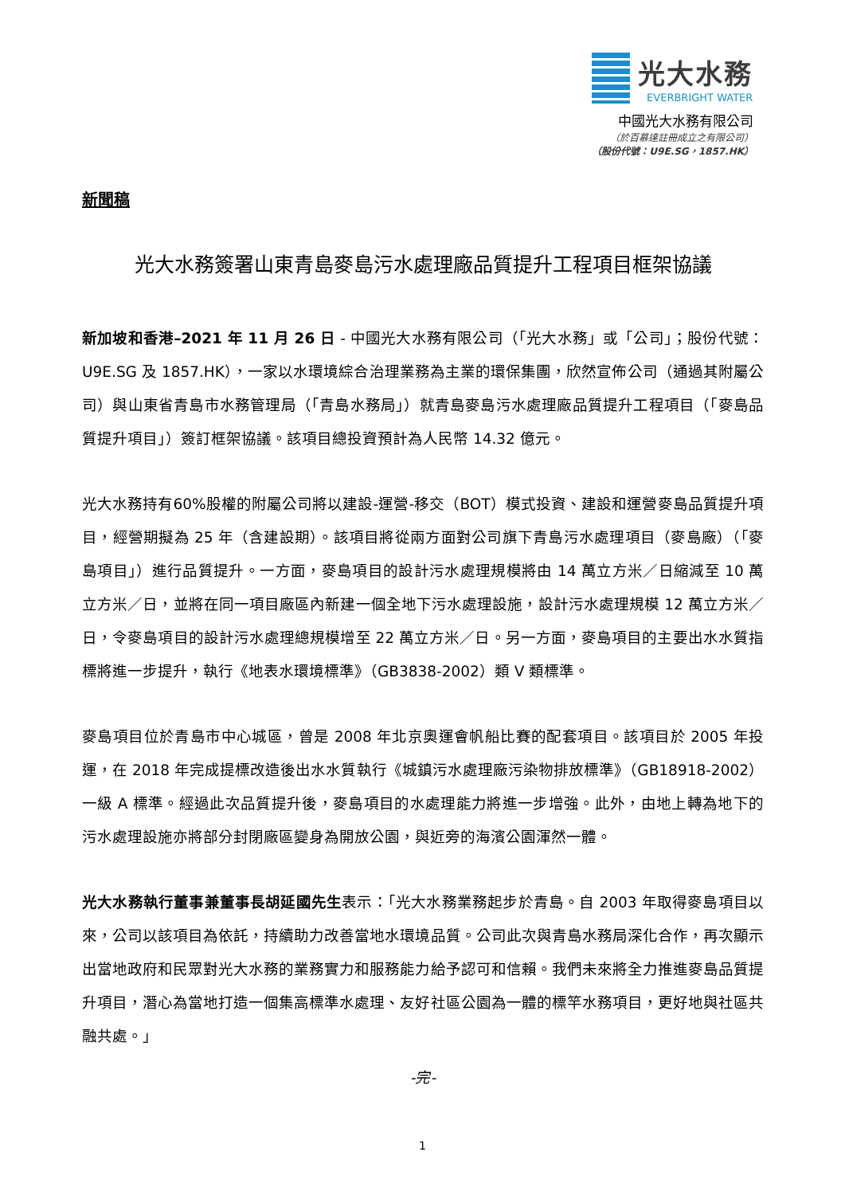光大水務
EVERBRIGHT WATER
中國光大水務有限公司
（於百慕達註冊成立之有限公司）
（股份代號：U9E.SG，1857.HK）
新聞稿
光大水務簽署山東青島麥島污水處理廠品質提升工程項目框架協議
新加坡和香港–2021 年 11 月 26 日 - 中國光大水務有限公司（「光大水務」或「公司」；股份代號：U9E.SG 及 1857.HK），一家以水環境綜合治理業務為主業的環保集團，欣然宣佈公司（通過其附屬公司）與山東省青島市水務管理局（「青島水務局」）就青島麥島污水處理廠品質提升工程項目（「麥島品質提升項目」）簽訂框架協議。該項目總投資預計為人民幣 14.32 億元。
光大水務持有60%股權的附屬公司將以建設-運營-移交（BOT）模式投資、建設和運營麥島品質提升項目，經營期擬為 25 年（含建設期）。該項目將從兩方面對公司旗下青島污水處理項目（麥島廠）（「麥島項目」）進行品質提升。一方面，麥島項目的設計污水處理規模將由 14 萬立方米／日縮減至 10 萬立方米／日，並將在同一項目廠區內新建一個全地下污水處理設施，設計污水處理規模 12 萬立方米／日，令麥島項目的設計污水處理總規模增至 22 萬立方米／日。另一方面，麥島項目的主要出水水質指標將進一步提升，執行《地表水環境標準》（GB3838-2002）類 V 類標準。
麥島項目位於青島市中心城區，曾是 2008 年北京奧運會帆船比賽的配套項目。該項目於 2005 年投運，在 2018 年完成提標改造後出水水質執行《城鎮污水處理廠污染物排放標準》（GB18918-2002）一級 A 標準。經過此次品質提升後，麥島項目的水處理能力將進一步增強。此外，由地上轉為地下的污水處理設施亦將部分封閉廠區變身為開放公園，與近旁的海濱公園渾然一體。
光大水務執行董事兼董事長胡延國先生表示：「光大水務業務起步於青島。自 2003 年取得麥島項目以來，公司以該項目為依託，持續助力改善當地水環境品質。公司此次與青島水務局深化合作，再次顯示出當地政府和民眾對光大水務的業務實力和服務能力給予認可和信賴。我們未來將全力推進麥島品質提升項目，潛心為當地打造一個集高標準水處理、友好社區公園為一體的標竿水務項目，更好地與社區共融共處。」
-完-
1